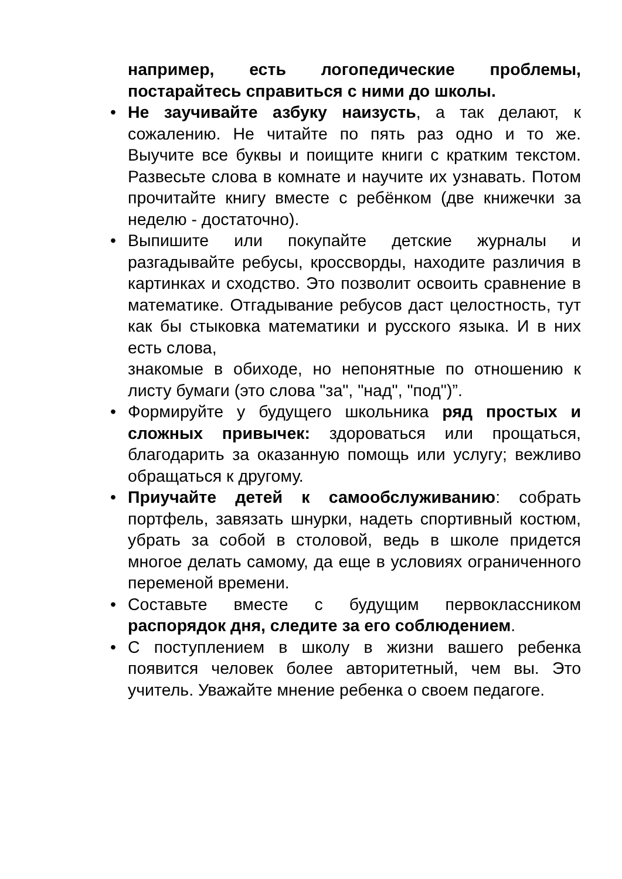например, есть логопедические проблемы, постарайтесь справиться с ними до школы.
• Не заучивайте азбуку наизусть, а так делают, к сожалению. Не читайте по пять раз одно и то же. Выучите все буквы и поищите книги с кратким текстом. Развесьте слова в комнате и научите их узнавать. Потом прочитайте книгу вместе с ребёнком (две книжечки за неделю - достаточно).
• Выпишите или покупайте детские журналы и разгадывайте ребусы, кроссворды, находите различия в картинках и сходство. Это позволит освоить сравнение в математике. Отгадывание ребусов даст целостность, тут как бы стыковка математики и русского языка. И в них есть слова,
знакомые в обиходе, но непонятные по отношению к листу бумаги (это слова "за", "над", "под")”.
• Формируйте у будущего школьника ряд простых и сложных привычек: здороваться или прощаться, благодарить за оказанную помощь или услугу; вежливо обращаться к другому.
• Приучайте детей к самообслуживанию: собрать портфель, завязать шнурки, надеть спортивный костюм, убрать за собой в столовой, ведь в школе придется многое делать самому, да еще в условиях ограниченного переменой времени.
• Составьте вместе с будущим первоклассником распорядок дня, следите за его соблюдением.
• С поступлением в школу в жизни вашего ребенка появится человек более авторитетный, чем вы. Это учитель. Уважайте мнение ребенка о своем педагоге.